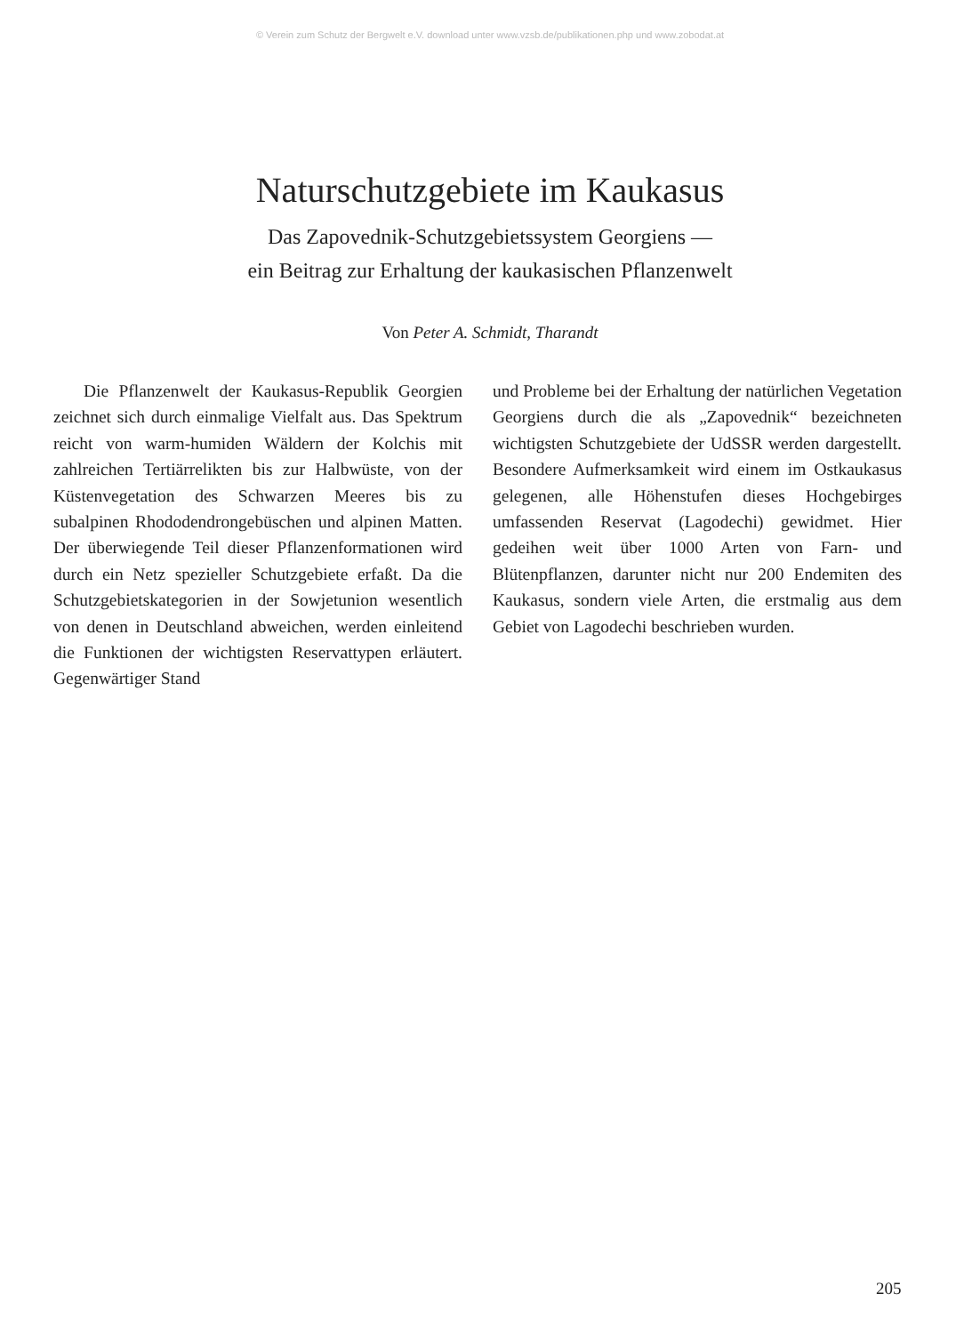© Verein zum Schutz der Bergwelt e.V. download unter www.vzsb.de/publikationen.php und www.zobodat.at
Naturschutzgebiete im Kaukasus
Das Zapovednik-Schutzgebietssystem Georgiens —
ein Beitrag zur Erhaltung der kaukasischen Pflanzenwelt
Von Peter A. Schmidt, Tharandt
Die Pflanzenwelt der Kaukasus-Republik Georgien zeichnet sich durch einmalige Vielfalt aus. Das Spektrum reicht von warm-humiden Wäldern der Kolchis mit zahlreichen Tertiärrelikten bis zur Halbwüste, von der Küstenvegetation des Schwarzen Meeres bis zu subalpinen Rhododendrongebüschen und alpinen Matten. Der überwiegende Teil dieser Pflanzenformationen wird durch ein Netz spezieller Schutzgebiete erfaßt. Da die Schutzgebietskategorien in der Sowjetunion wesentlich von denen in Deutschland abweichen, werden einleitend die Funktionen der wichtigsten Reservattypen erläutert. Gegenwärtiger Stand
und Probleme bei der Erhaltung der natürlichen Vegetation Georgiens durch die als „Zapovednik“ bezeichneten wichtigsten Schutzgebiete der UdSSR werden dargestellt. Besondere Aufmerksamkeit wird einem im Ostkaukasus gelegenen, alle Höhenstufen dieses Hochgebirges umfassenden Reservat (Lagodechi) gewidmet. Hier gedeihen weit über 1000 Arten von Farn- und Blütenpflanzen, darunter nicht nur 200 Endemiten des Kaukasus, sondern viele Arten, die erstmalig aus dem Gebiet von Lagodechi beschrieben wurden.
205